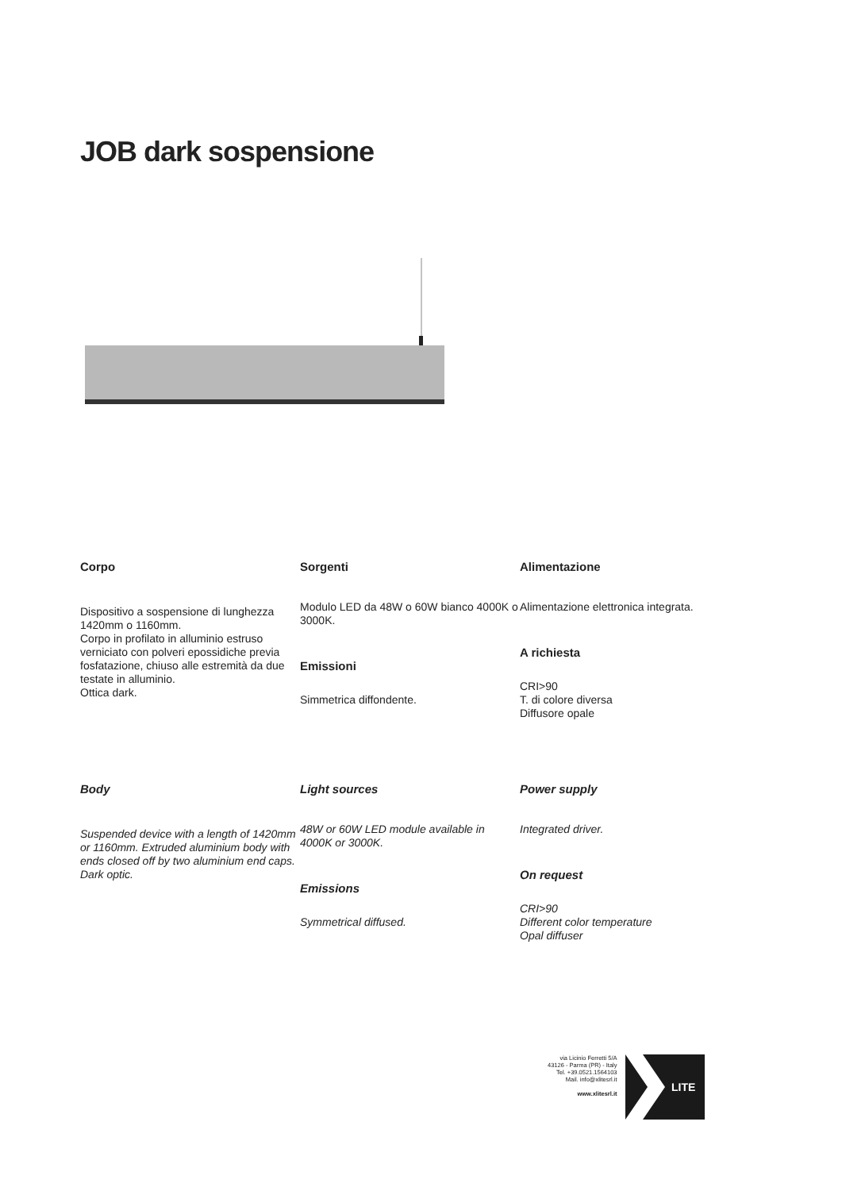JOB dark sospensione
Corpo
Dispositivo a sospensione di lunghezza 1420mm o 1160mm.
Corpo in profilato in alluminio estruso verniciato con polveri epossidiche previa fosfatazione, chiuso alle estremità da due testate in alluminio.
Ottica dark.
Sorgenti
Modulo LED da 48W o 60W bianco 4000K o 3000K.
Emissioni
Simmetrica diffondente.
Alimentazione
Alimentazione elettronica integrata.
A richiesta
CRI>90
T. di colore diversa
Diffusore opale
Body
Suspended device with a length of 1420mm or 1160mm. Extruded aluminium body with ends closed off by two aluminium end caps. Dark optic.
Light sources
48W or 60W LED module available in 4000K or 3000K.
Emissions
Symmetrical diffused.
Power supply
Integrated driver.
On request
CRI>90
Different color temperature
Opal diffuser
via Licinio Ferretti 5/A
43126 - Parma (PR) - Italy
Tel. +39.0521.1564103
Mail. info@xlitesrl.it
www.xlitesrl.it
LITE